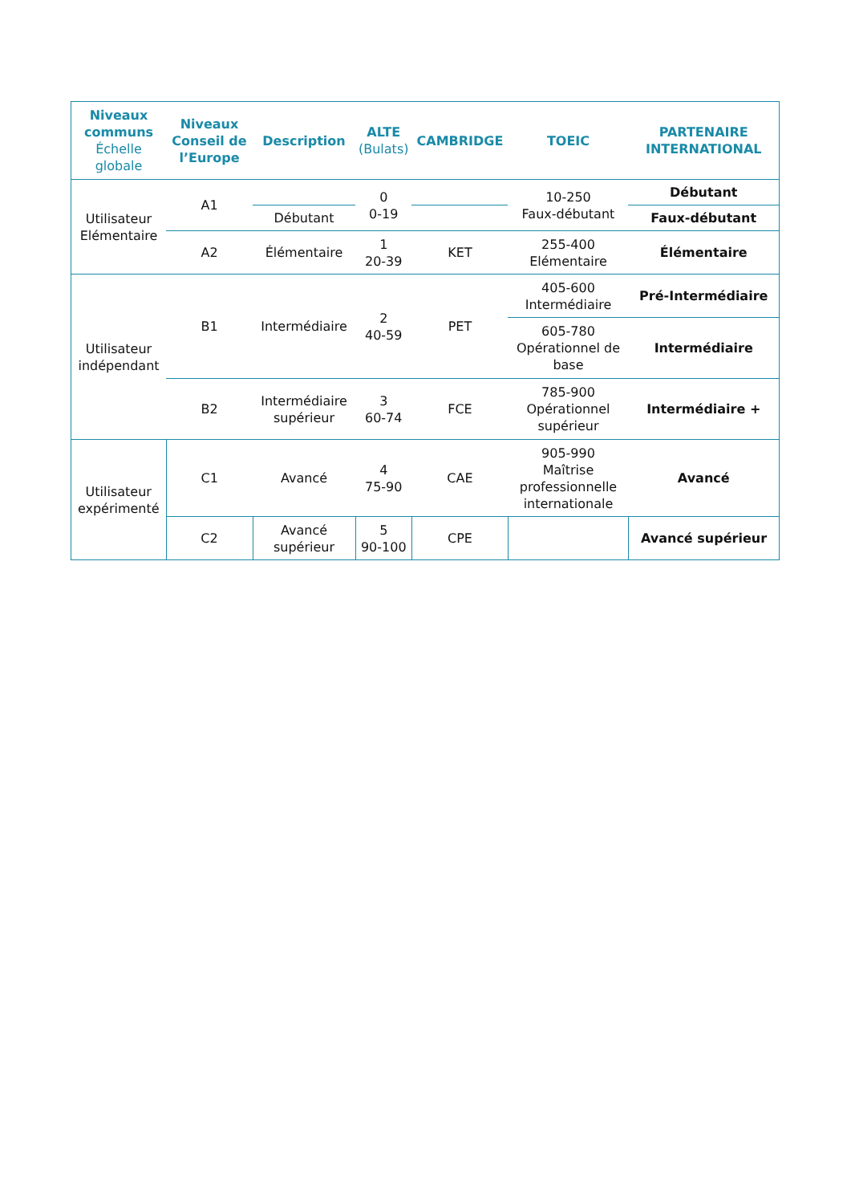| Niveaux communs Échelle globale | Niveaux Conseil de l’Europe | Description | ALTE (Bulats) | CAMBRIDGE | TOEIC | PARTENAIRE INTERNATIONAL |
| --- | --- | --- | --- | --- | --- | --- |
| Utilisateur Elémentaire | A1 | | 0 0-19 | | 10-250 Faux-débutant | Débutant |
| | | Débutant | | | | Faux-débutant |
| | A2 | Élémentaire | 1 20-39 | KET | 255-400 Elémentaire | Élémentaire |
| Utilisateur indépendant | B1 | Intermédiaire | 2 40-59 | PET | 405-600 Intermédiaire | Pré-Intermédiaire |
| | | | | | 605-780 Opérationnel de base | Intermédiaire |
| | B2 | Intermédiaire supérieur | 3 60-74 | FCE | 785-900 Opérationnel supérieur | Intermédiaire + |
| Utilisateur expérimenté | C1 | Avancé | 4 75-90 | CAE | 905-990 Maîtrise professionnelle internationale | Avancé |
| | C2 | Avancé supérieur | 5 90-100 | CPE | | Avancé supérieur |